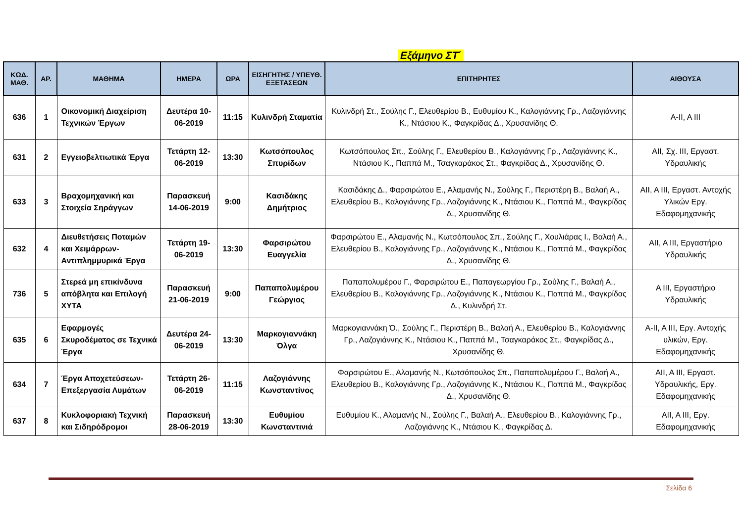Εξάμηνο ΣΤ΄
| ΚΩΔ. ΜΑΘ. | ΑΡ. | ΜΑΘΗΜΑ | ΗΜΕΡΑ | ΩΡΑ | ΕΙΣΗΓΗΤΗΣ / ΥΠΕΥΘ. ΕΞΕΤΑΣΕΩΝ | ΕΠΙΤΗΡΗΤΕΣ | ΑΙΘΟΥΣΑ |
| --- | --- | --- | --- | --- | --- | --- | --- |
| 636 | 1 | Οικονομική Διαχείριση Τεχνικών Έργων | Δευτέρα 10-06-2019 | 11:15 | Κυλινδρή Σταματία | Κυλινδρή Στ., Σούλης Γ., Ελευθερίου Β., Ευθυμίου Κ., Καλογιάννης Γρ., Λαζογιάννης Κ., Ντάσιου Κ., Φαγκρίδας Δ., Χρυσανίδης Θ. | Α-ΙΙ, Α ΙΙΙ |
| 631 | 2 | Εγγειοβελτιωτικά Έργα | Τετάρτη 12-06-2019 | 13:30 | Κωτσόπουλος Σπυρίδων | Κωτσόπουλος Σπ., Σούλης Γ., Ελευθερίου Β., Καλογιάννης Γρ., Λαζογιάννης Κ., Ντάσιου Κ., Παππά Μ., Τσαγκαράκος Στ., Φαγκρίδας Δ., Χρυσανίδης Θ. | ΑΙΙ, Σχ. ΙΙΙ, Εργαστ. Υδραυλικής |
| 633 | 3 | Βραχομηχανική και Στοιχεία Σηράγγων | Παρασκευή 14-06-2019 | 9:00 | Κασιδάκης Δημήτριος | Κασιδάκης Δ., Φαρσιρώτου Ε., Αλαμανής Ν., Σούλης Γ., Περιστέρη Β., Βαλαή Α., Ελευθερίου Β., Καλογιάννης Γρ., Λαζογιάννης Κ., Ντάσιου Κ., Παππά Μ., Φαγκρίδας Δ., Χρυσανίδης Θ. | ΑΙΙ, Α ΙΙΙ, Εργαστ. Αντοχής Υλικών Εργ. Εδαφομηχανικής |
| 632 | 4 | Διευθετήσεις Ποταμών και Χειμάρρων- Αντιπλημμυρικά Έργα | Τετάρτη 19-06-2019 | 13:30 | Φαρσιρώτου Ευαγγελία | Φαρσιρώτου Ε., Αλαμανής Ν., Κωτσόπουλος Σπ., Σούλης Γ., Χουλιάρας Ι., Βαλαή Α., Ελευθερίου Β., Καλογιάννης Γρ., Λαζογιάννης Κ., Ντάσιου Κ., Παππά Μ., Φαγκρίδας Δ., Χρυσανίδης Θ. | ΑΙΙ, Α ΙΙΙ, Εργαστήριο Υδραυλικής |
| 736 | 5 | Στερεά μη επικίνδυνα απόβλητα και Επιλογή ΧΥΤΑ | Παρασκευή 21-06-2019 | 9:00 | Παπαπολυμέρου Γεώργιος | Παπαπολυμέρου Γ., Φαρσιρώτου Ε., Παπαγεωργίου Γρ., Σούλης Γ., Βαλαή Α., Ελευθερίου Β., Καλογιάννης Γρ., Λαζογιάννης Κ., Ντάσιου Κ., Παππά Μ., Φαγκρίδας Δ., Κυλινδρή Στ. | Α ΙΙΙ, Εργαστήριο Υδραυλικής |
| 635 | 6 | Εφαρμογές Σκυροδέματος σε Τεχνικά Έργα | Δευτέρα 24-06-2019 | 13:30 | Μαρκογιαννάκη Όλγα | Μαρκογιαννάκη Ό., Σούλης Γ., Περιστέρη Β., Βαλαή Α., Ελευθερίου Β., Καλογιάννης Γρ., Λαζογιάννης Κ., Ντάσιου Κ., Παππά Μ., Τσαγκαράκος Στ., Φαγκρίδας Δ., Χρυσανίδης Θ. | Α-ΙΙ, Α ΙΙΙ, Εργ. Αντοχής υλικών, Εργ. Εδαφομηχανικής |
| 634 | 7 | Έργα Αποχετεύσεων- Επεξεργασία Λυμάτων | Τετάρτη 26-06-2019 | 11:15 | Λαζογιάννης Κωνσταντίνος | Φαρσιρώτου Ε., Αλαμανής Ν., Κωτσόπουλος Σπ., Παπαπολυμέρου Γ., Βαλαή Α., Ελευθερίου Β., Καλογιάννης Γρ., Λαζογιάννης Κ., Ντάσιου Κ., Παππά Μ., Φαγκρίδας Δ., Χρυσανίδης Θ. | ΑΙΙ, Α ΙΙΙ, Εργαστ. Υδραυλικής, Εργ. Εδαφομηχανικής |
| 637 | 8 | Κυκλοφοριακή Τεχνική και Σιδηρόδρομοι | Παρασκευή 28-06-2019 | 13:30 | Ευθυμίου Κωνσταντινιά | Ευθυμίου Κ., Αλαμανής Ν., Σούλης Γ., Βαλαή Α., Ελευθερίου Β., Καλογιάννης Γρ., Λαζογιάννης Κ., Ντάσιου Κ., Φαγκρίδας Δ. | ΑΙΙ, Α ΙΙΙ, Εργ. Εδαφομηχανικής |
Σελίδα 6